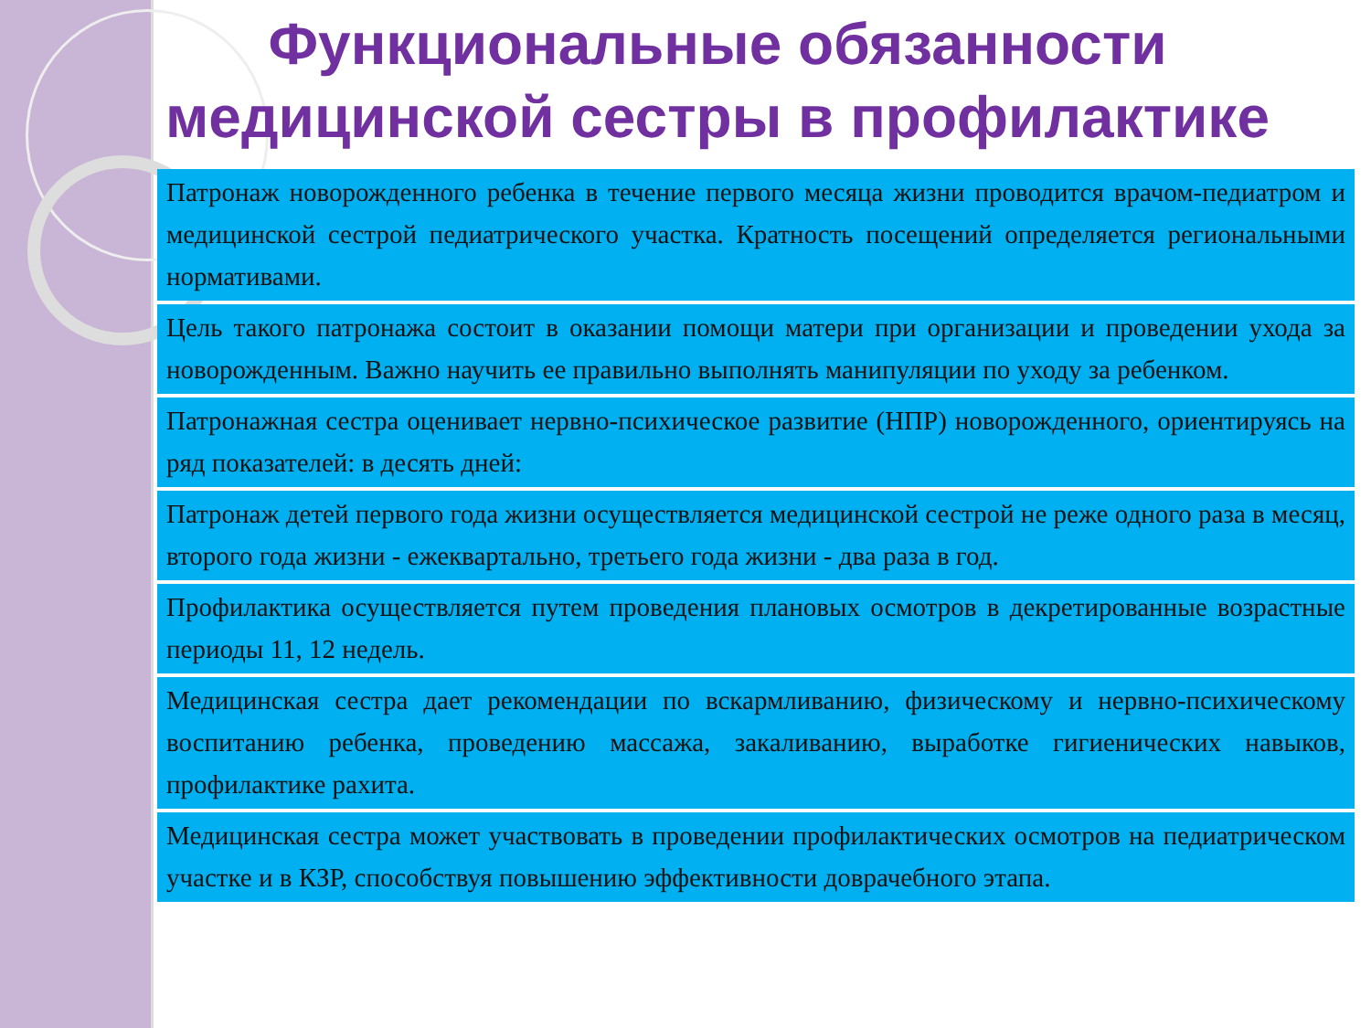Функциональные обязанности медицинской сестры в профилактике
Патронаж новорожденного ребенка в течение первого месяца жизни проводится врачом-педиатром и медицинской сестрой педиатрического участка. Кратность посещений определяется региональными нормативами.
Цель такого патронажа состоит в оказании помощи матери при организации и проведении ухода за новорожденным. Важно научить ее правильно выполнять манипуляции по уходу за ребенком.
Патронажная сестра оценивает нервно-психическое развитие (НПР) новорожденного, ориентируясь на ряд показателей: в десять дней:
Патронаж детей первого года жизни осуществляется медицинской сестрой не реже одного раза в месяц, второго года жизни - ежеквартально, третьего года жизни - два раза в год.
Профилактика осуществляется путем проведения плановых осмотров в декретированные возрастные периоды 11, 12 недель.
Медицинская сестра дает рекомендации по вскармливанию, физическому и нервно-психическому воспитанию ребенка, проведению массажа, закаливанию, выработке гигиенических навыков, профилактике рахита.
Медицинская сестра может участвовать в проведении профилактических осмотров на педиатрическом участке и в КЗР, способствуя повышению эффективности доврачебного этапа.